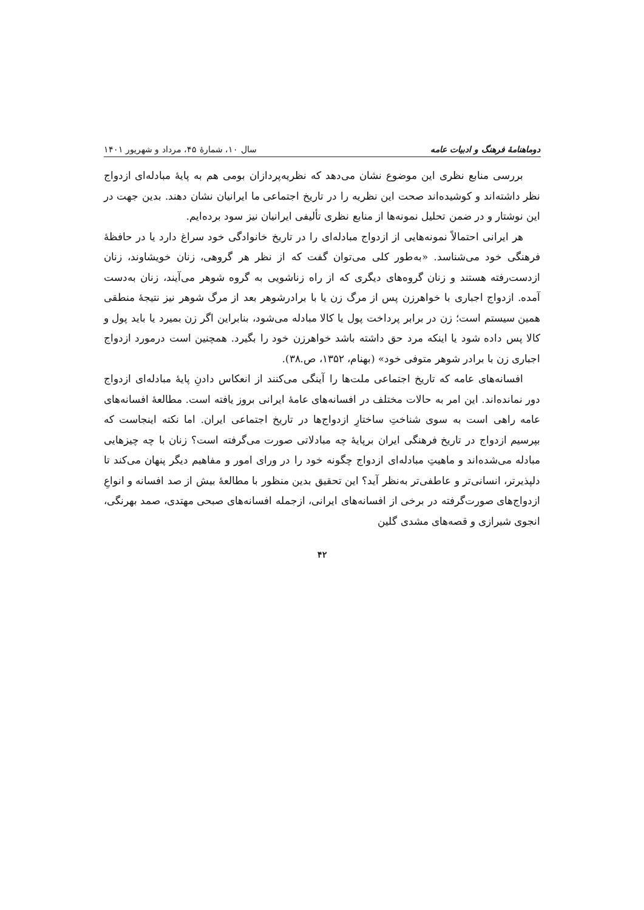دوماهنامهٔ فرهنگ و ادبیات عامه سال ۱۰، شمارهٔ ۴۵، مرداد و شهریور ۱۴۰۱
بررسی منابع نظری این موضوع نشان می‌دهد که نظریه‌پردازان بومی هم به پایهٔ مبادله‌ای ازدواج نظر داشته‌اند و کوشیده‌اند صحت این نظریه را در تاریخ اجتماعی ما ایرانیان نشان دهند. بدین جهت در این نوشتار و در ضمن تحلیل نمونه‌ها از منابع نظری تألیفی ایرانیان نیز سود برده‌ایم.
هر ایرانی احتمالاً نمونه‌هایی از ازدواج مبادله‌ای را در تاریخ خانوادگی خود سراغ دارد یا در حافظهٔ فرهنگی خود می‌شناسد. «به‌طور کلی می‌توان گفت که از نظر هر گروهی، زنان خویشاوند، زنان ازدست‌رفته هستند و زنان گروه‌های دیگری که از راه زناشویی به گروه شوهر می‌آیند، زنان به‌دست آمده. ازدواج اجباری با خواهرزن پس از مرگ زن یا با برادرشوهر بعد از مرگ شوهر نیز نتیجهٔ منطقی همین سیستم است؛ زن در برابر پرداخت پول یا کالا مبادله می‌شود، بنابراین اگر زن بمیرد یا باید پول و کالا پس داده شود یا اینکه مرد حق داشته باشد خواهرزن خود را بگیرد. همچنین است درمورد ازدواج اجباری زن با برادر شوهر متوفی خود» (بهنام، ۱۳۵۲، ص.۳۸).
افسانه‌های عامه که تاریخ اجتماعی ملت‌ها را آینگی می‌کنند از انعکاس دادنِ پایهٔ مبادله‌ای ازدواج دور نمانده‌اند. این امر به حالات مختلف در افسانه‌های عامهٔ ایرانی بروز یافته است. مطالعهٔ افسانه‌های عامه راهی است به سوی شناختِ ساختارِ ازدواج‌ها در تاریخ اجتماعی ایران. اما نکته اینجاست که بپرسیم ازدواج در تاریخ فرهنگی ایران برپایهٔ چه مبادلاتی صورت می‌گرفته است؟ زنان با چه چیزهایی مبادله می‌شده‌اند و ماهیتِ مبادله‌ای ازدواج چگونه خود را در ورای امور و مفاهیم دیگر پنهان می‌کند تا دلپذیرتر، انسانی‌تر و عاطفی‌تر به‌نظر آید؟ این تحقیق بدین منظور با مطالعهٔ بیش از صد افسانه و انواعِ ازدواج‌های صورت‌گرفته در برخی از افسانه‌های ایرانی، ازجمله افسانه‌های صبحی مهتدی، صمد بهرنگی، انجوی شیرازی و قصه‌های مشدی گلین
۴۲